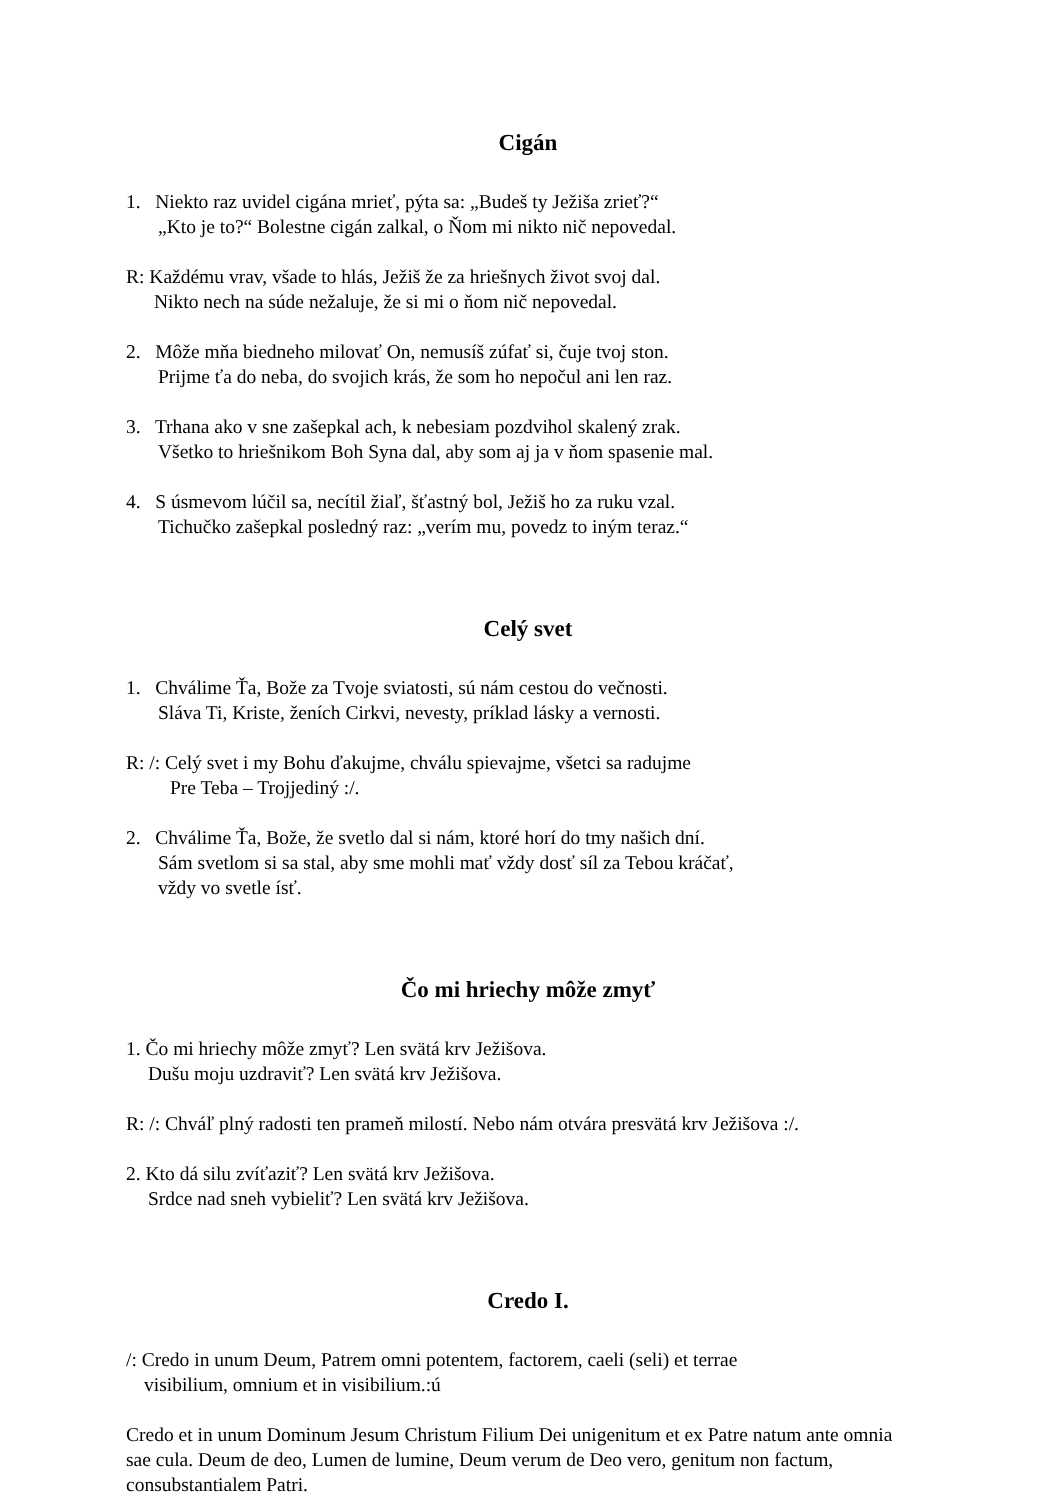Cigán
1. Niekto raz uvidel cigána mrieť, pýta sa: „Budeš ty Ježiša zrieť?“
„Kto je to?“ Bolestne cigán zalkal, o Ňom mi nikto nič nepovedal.
R: Každému vrav, všade to hlás, Ježiš že za hriešnych život svoj dal.
Nikto nech na súde nežaluje, že si mi o ňom nič nepovedal.
2. Môže mňa biedneho milovať On, nemusíš zúfať si, čuje tvoj ston.
Prijme ťa do neba, do svojich krás, že som ho nepočul ani len raz.
3. Trhana ako v sne zašepkal ach, k nebesiam pozdvihol skalený zrak.
Všetko to hriešnikom Boh Syna dal, aby som aj ja v ňom spasenie mal.
4. S úsmevom lúčil sa, necítil žiaľ, šťastný bol, Ježiš ho za ruku vzal.
Tichučko zašepkal posledný raz: „verím mu, povedz to iným teraz.“
Celý svet
1. Chválime Ťa, Bože za Tvoje sviatosti, sú nám cestou do večnosti.
Sláva Ti, Kriste, ženích Cirkvi, nevesty, príklad lásky a vernosti.
R: /: Celý svet i my Bohu ďakujme, chválu spievajme, všetci sa radujme
Pre Teba – Trojjediný :/.
2. Chválime Ťa, Bože, že svetlo dal si nám, ktoré horí do tmy našich dní.
Sám svetlom si sa stal, aby sme mohli mať vždy dosť síl za Tebou kráčať,
vždy vo svetle ísť.
Čo mi hriechy môže zmyť
1. Čo mi hriechy môže zmyť? Len svätá krv Ježišova.
Dušu moju uzdraviť? Len svätá krv Ježišova.
R: /: Chváľ plný radosti ten prameň milostí. Nebo nám otvára presvätá krv Ježišova :/.
2. Kto dá silu zvíťaziť? Len svätá krv Ježišova.
Srdce nad sneh vybieliť? Len svätá krv Ježišova.
Credo I.
/: Credo in unum Deum, Patrem omni potentem, factorem, caeli (seli) et terrae
visibilium, omnium et in visibilium.:ú
Credo et in unum Dominum Jesum Christum Filium Dei unigenitum et ex Patre natum ante omnia sae cula. Deum de deo, Lumen de lumine, Deum verum de Deo vero, genitum non factum, consubstantialem Patri.